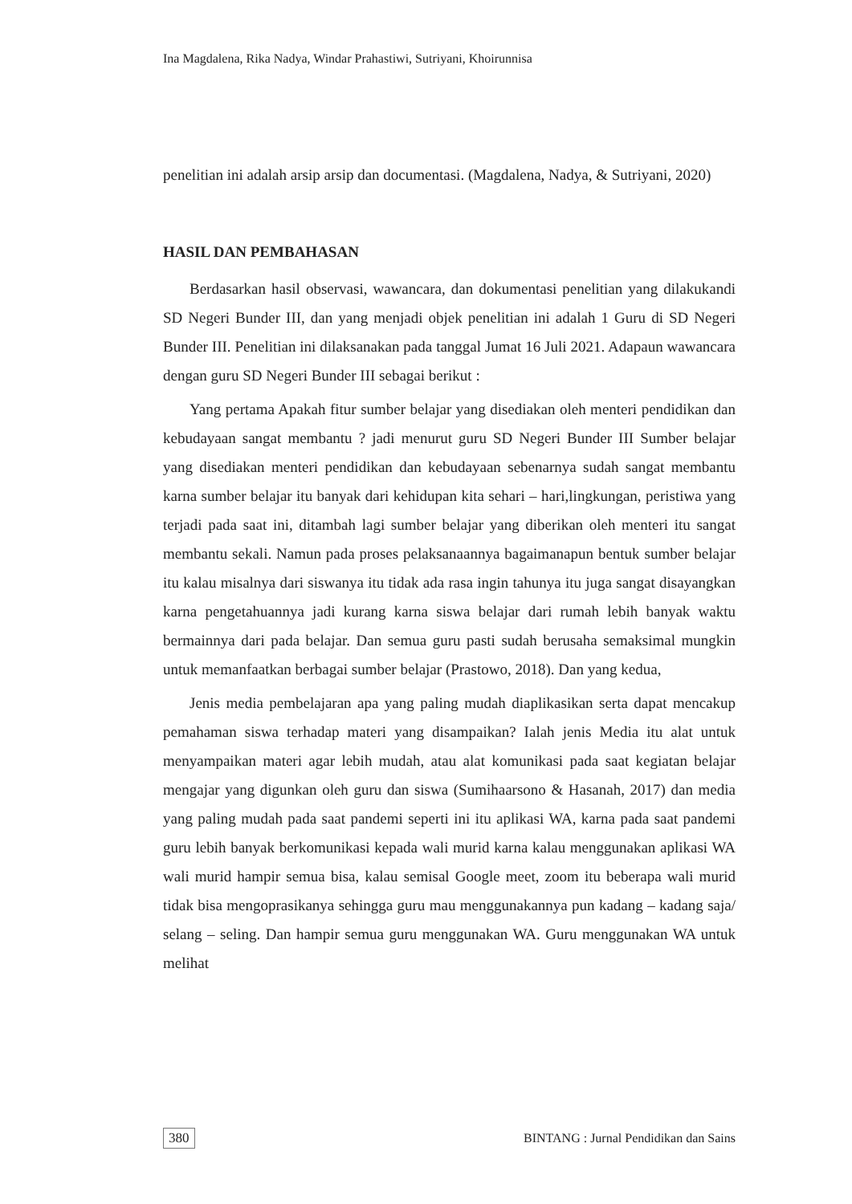Ina Magdalena, Rika Nadya, Windar Prahastiwi, Sutriyani, Khoirunnisa
penelitian ini adalah arsip arsip dan documentasi. (Magdalena, Nadya, & Sutriyani, 2020)
HASIL DAN PEMBAHASAN
Berdasarkan hasil observasi, wawancara, dan dokumentasi penelitian yang dilakukandi SD Negeri Bunder III, dan yang menjadi objek penelitian ini adalah 1 Guru di SD Negeri Bunder III. Penelitian ini dilaksanakan pada tanggal Jumat 16 Juli 2021. Adapaun wawancara dengan guru SD Negeri Bunder III sebagai berikut :
Yang pertama Apakah fitur sumber belajar yang disediakan oleh menteri pendidikan dan kebudayaan sangat membantu ? jadi menurut guru SD Negeri Bunder III Sumber belajar yang disediakan menteri pendidikan dan kebudayaan sebenarnya sudah sangat membantu karna sumber belajar itu banyak dari kehidupan kita sehari – hari,lingkungan, peristiwa yang terjadi pada saat ini, ditambah lagi sumber belajar yang diberikan oleh menteri itu sangat membantu sekali. Namun pada proses pelaksanaannya bagaimanapun bentuk sumber belajar itu kalau misalnya dari siswanya itu tidak ada rasa ingin tahunya itu juga sangat disayangkan karna pengetahuannya jadi kurang karna siswa belajar dari rumah lebih banyak waktu bermainnya dari pada belajar. Dan semua guru pasti sudah berusaha semaksimal mungkin untuk memanfaatkan berbagai sumber belajar (Prastowo, 2018). Dan yang kedua,
Jenis media pembelajaran apa yang paling mudah diaplikasikan serta dapat mencakup pemahaman siswa terhadap materi yang disampaikan? Ialah jenis Media itu alat untuk menyampaikan materi agar lebih mudah, atau alat komunikasi pada saat kegiatan belajar mengajar yang digunkan oleh guru dan siswa (Sumihaarsono & Hasanah, 2017) dan media yang paling mudah pada saat pandemi seperti ini itu aplikasi WA, karna pada saat pandemi guru lebih banyak berkomunikasi kepada wali murid karna kalau menggunakan aplikasi WA wali murid hampir semua bisa, kalau semisal Google meet, zoom itu beberapa wali murid tidak bisa mengoprasikanya sehingga guru mau menggunakannya pun kadang – kadang saja/ selang – seling. Dan hampir semua guru menggunakan WA. Guru menggunakan WA untuk melihat
380 BINTANG : Jurnal Pendidikan dan Sains